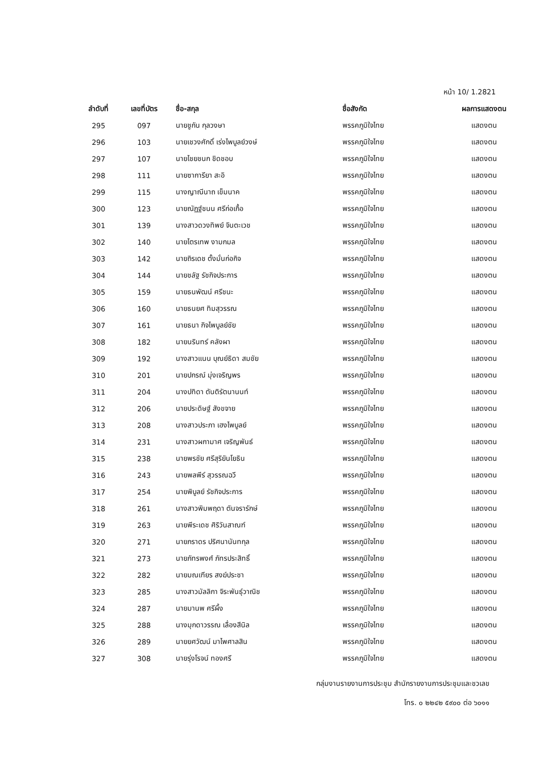หน้า 10/ 1.2821
| ลำดับที่ | เลขที่บัตร | ชื่อ-สกุล | ชื่อสังกัด | ผลการแสดงตน |
| --- | --- | --- | --- | --- |
| 295 | 097 | นายชูกัน กุลวงษา | พรรคภูมิใจไทย | แสดงตน |
| 296 | 103 | นายเชวงศักดิ์ เร่งไพบูลย์วงษ์ | พรรคภูมิใจไทย | แสดงตน |
| 297 | 107 | นายไชยชนก ชิดชอบ | พรรคภูมิใจไทย | แสดงตน |
| 298 | 111 | นายซาการียา สะอิ | พรรคภูมิใจไทย | แสดงตน |
| 299 | 115 | นางญาณีนาถ เข็มนาค | พรรคภูมิใจไทย | แสดงตน |
| 300 | 123 | นายณัฏฐ์ชนน ศรีก่อเกื้อ | พรรคภูมิใจไทย | แสดงตน |
| 301 | 139 | นางสาวดวงทิพย์ จินตะเวช | พรรคภูมิใจไทย | แสดงตน |
| 302 | 140 | นายไตรเทพ งามกมล | พรรคภูมิใจไทย | แสดงตน |
| 303 | 142 | นายถิรเดช ตั้งมั่นก่อกิจ | พรรคภูมิใจไทย | แสดงตน |
| 304 | 144 | นายชลัฐ รัชกิจประการ | พรรคภูมิใจไทย | แสดงตน |
| 305 | 159 | นายธนพัฒน์ ศรีชนะ | พรรคภูมิใจไทย | แสดงตน |
| 306 | 160 | นายธนยศ ทิมสุวรรณ | พรรคภูมิใจไทย | แสดงตน |
| 307 | 161 | นายธนา กิจไพบูลย์ชัย | พรรคภูมิใจไทย | แสดงตน |
| 308 | 182 | นายนรินทร์ คลังผา | พรรคภูมิใจไทย | แสดงตน |
| 309 | 192 | นางสาวแนน บุณย์ธิดา สมชัย | พรรคภูมิใจไทย | แสดงตน |
| 310 | 201 | นายปกรณ์ มุ่งเจริญพร | พรรคภูมิใจไทย | แสดงตน |
| 311 | 204 | นางปทิดา ตันติรัตนานนท์ | พรรคภูมิใจไทย | แสดงตน |
| 312 | 206 | นายประดิษฐ์ สังขจาย | พรรคภูมิใจไทย | แสดงตน |
| 313 | 208 | นางสาวประภา เฮงไพบูลย์ | พรรคภูมิใจไทย | แสดงตน |
| 314 | 231 | นางสาวผกามาศ เจริญพันธ์ | พรรคภูมิใจไทย | แสดงตน |
| 315 | 238 | นายพรชัย ศรีสุริยันโยธิน | พรรคภูมิใจไทย | แสดงตน |
| 316 | 243 | นายพลพีร์ สุวรรณฉวี | พรรคภูมิใจไทย | แสดงตน |
| 317 | 254 | นายพิบูลย์ รัชกิจประการ | พรรคภูมิใจไทย | แสดงตน |
| 318 | 261 | นางสาวพิมพฤดา ตันจรารักษ์ | พรรคภูมิใจไทย | แสดงตน |
| 319 | 263 | นายพีระเดช ศิริวันสาณฑ์ | พรรคภูมิใจไทย | แสดงตน |
| 320 | 271 | นายภราดร ปริศนานันทกุล | พรรคภูมิใจไทย | แสดงตน |
| 321 | 273 | นายภัทรพงศ์ ภัทรประสิทธิ์ | พรรคภูมิใจไทย | แสดงตน |
| 322 | 282 | นายมณเฑียร สงฆ์ประชา | พรรคภูมิใจไทย | แสดงตน |
| 323 | 285 | นางสาวมัลลิกา จิระพันธุ์วาณิช | พรรคภูมิใจไทย | แสดงตน |
| 324 | 287 | นายมานพ ศรีผึ้ง | พรรคภูมิใจไทย | แสดงตน |
| 325 | 288 | นางมุกดาวรรณ เลื่องสีนิล | พรรคภูมิใจไทย | แสดงตน |
| 326 | 289 | นายยศวัฒน์ มาไพศาลสิน | พรรคภูมิใจไทย | แสดงตน |
| 327 | 308 | นายรุ่งโรจน์ ทองศรี | พรรคภูมิใจไทย | แสดงตน |
กลุ่มงานรายงานการประชุม สำนักรายงานการประชุมและชวเลข
โทร. ๐ ๒๒๔๒ ๕๙๐๐ ต่อ ๖๐๑๑